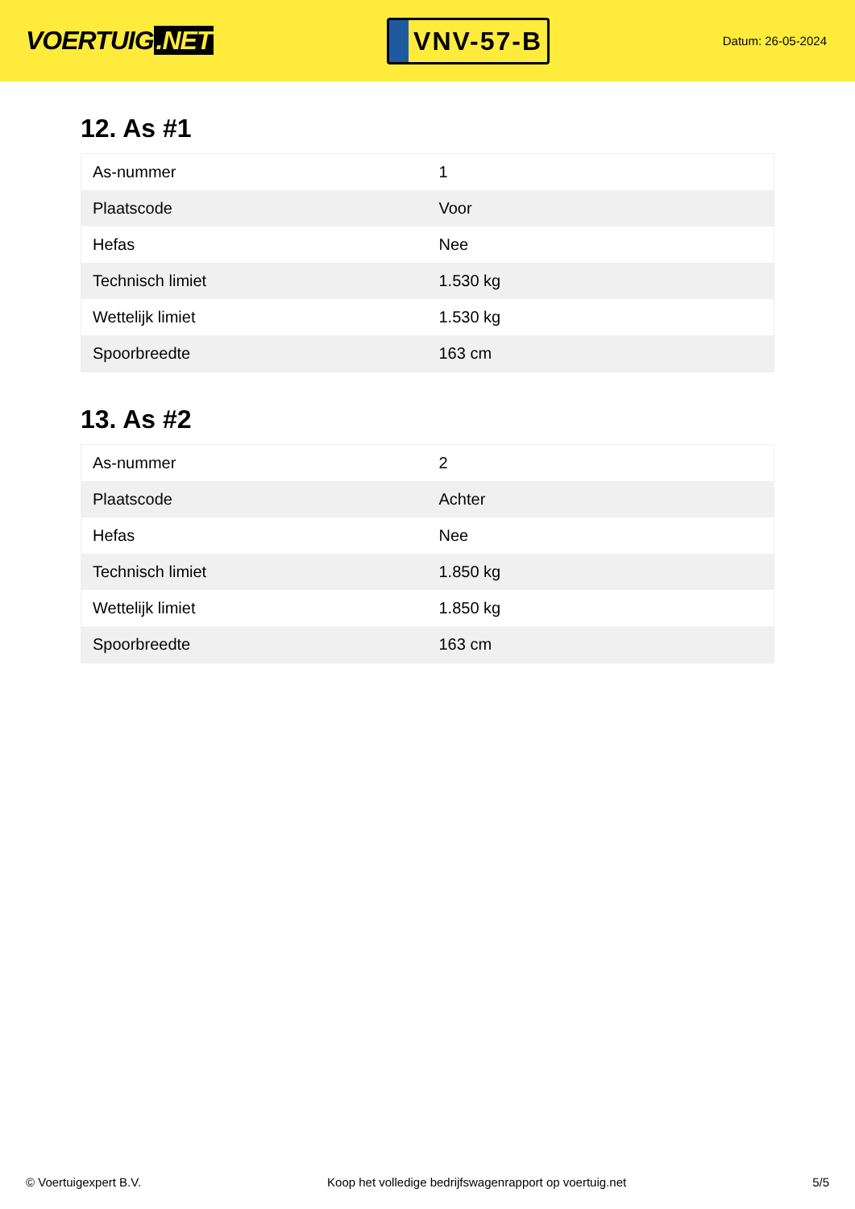VOERTUIG.NET
VNV-57-B
Datum: 26-05-2024
12. As #1
| As-nummer | 1 |
| Plaatscode | Voor |
| Hefas | Nee |
| Technisch limiet | 1.530 kg |
| Wettelijk limiet | 1.530 kg |
| Spoorbreedte | 163 cm |
13. As #2
| As-nummer | 2 |
| Plaatscode | Achter |
| Hefas | Nee |
| Technisch limiet | 1.850 kg |
| Wettelijk limiet | 1.850 kg |
| Spoorbreedte | 163 cm |
© Voertuigexpert B.V. Koop het volledige bedrijfswagenrapport op voertuig.net 5/5